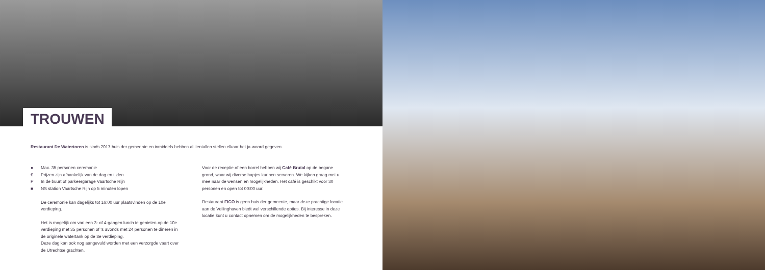TROUWEN
Restaurant De Watertoren is sinds 2017 huis der gemeente en inmiddels hebben al tientallen stellen elkaar het ja-woord gegeven.
● Max. 35 personen ceremonie
€ Prijzen zijn afhankelijk van de dag en tijden
P In de buurt of parkeergarage Vaartsche Rijn
■ NS station Vaartsche Rijn op 5 minuten lopen
De ceremonie kan dagelijks tot 16:00 uur plaatsvinden op de 10e verdieping.
Het is mogelijk om van een 3- of 4-gangen lunch te genieten op de 10e verdieping met 35 personen of ‘s avonds met 24 personen te dineren in de originele watertank op de 8e verdieping.
Deze dag kan ook nog aangevuld worden met een verzorgde vaart over de Utrechtse grachten.
Voor de receptie of een borrel hebben wij Café Brutal op de begane grond, waar wij diverse hapjes kunnen serveren. We kijken graag met u mee naar de wensen en mogelijkheden. Het café is geschikt voor 30 personen en open tot 00:00 uur.
Restaurant FICO is geen huis der gemeente, maar deze prachtige locatie aan de Veilinghaven biedt wel verschillende opties. Bij interesse in deze locatie kunt u contact opnemen om de mogelijkheden te bespreken.